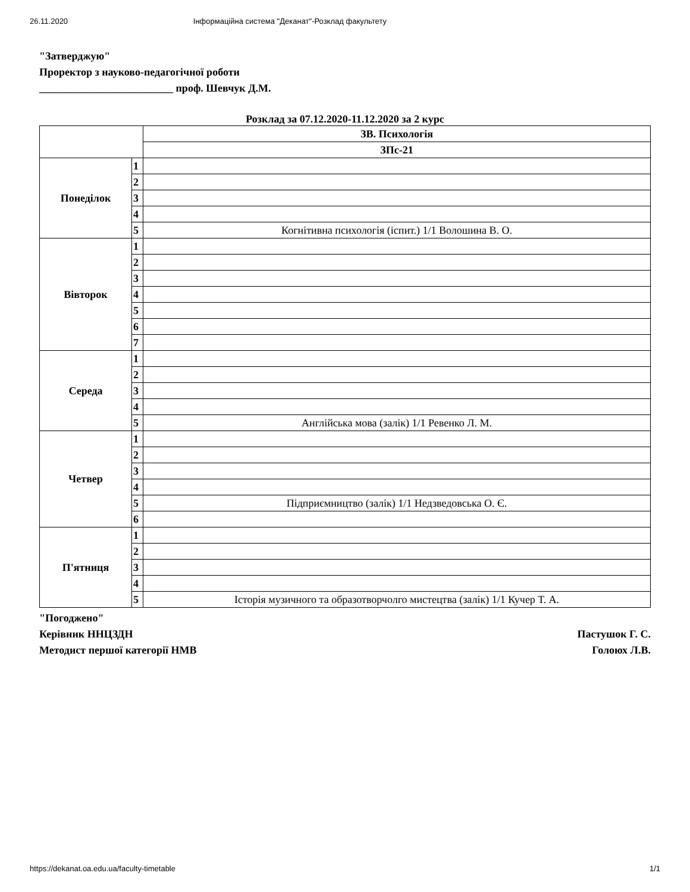26.11.2020 Інформаційна система "Деканат"-Розклад факультету
"Затверджую"
Проректор з науково-педагогічної роботи
_________________________ проф. Шевчук Д.М.
Розклад за 07.12.2020-11.12.2020 за 2 курс
| | | ЗВ. Психологія |
| --- | --- | --- |
| | | ЗПс-21 |
| Понеділок | 1 | |
| | 2 | |
| | 3 | |
| | 4 | |
| | 5 | Когнітивна психологія (іспит.) 1/1 Волошина В. О. |
| Вівторок | 1 | |
| | 2 | |
| | 3 | |
| | 4 | |
| | 5 | |
| | 6 | |
| | 7 | |
| Середа | 1 | |
| | 2 | |
| | 3 | |
| | 4 | |
| | 5 | Англійська мова (залік) 1/1 Ревенко Л. М. |
| Четвер | 1 | |
| | 2 | |
| | 3 | |
| | 4 | |
| | 5 | Підприємництво (залік) 1/1 Недзведовська О. Є. |
| | 6 | |
| П'ятниця | 1 | |
| | 2 | |
| | 3 | |
| | 4 | |
| | 5 | Історія музичного та образотворчолго мистецтва (залік) 1/1 Кучер Т. А. |
"Погоджено"
Керівник ННЦЗДН Пастушок Г. С.
Методист першої категорії НМВ Голоюх Л.В.
https://dekanat.oa.edu.ua/faculty-timetable 1/1